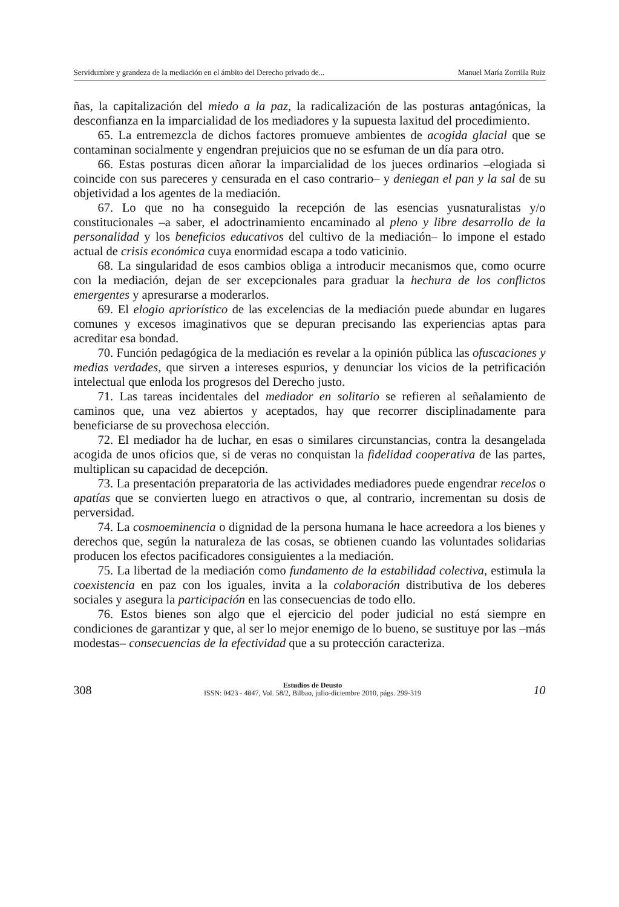Servidumbre y grandeza de la mediación en el ámbito del Derecho privado de... Manuel María Zorrilla Ruiz
ñas, la capitalización del miedo a la paz, la radicalización de las posturas antagónicas, la desconfianza en la imparcialidad de los mediadores y la supuesta laxitud del procedimiento.
65. La entremezcla de dichos factores promueve ambientes de acogida glacial que se contaminan socialmente y engendran prejuicios que no se esfuman de un día para otro.
66. Estas posturas dicen añorar la imparcialidad de los jueces ordinarios –elogiada si coincide con sus pareceres y censurada en el caso contrario– y deniegan el pan y la sal de su objetividad a los agentes de la mediación.
67. Lo que no ha conseguido la recepción de las esencias yusnaturalistas y/o constitucionales –a saber, el adoctrinamiento encaminado al pleno y libre desarrollo de la personalidad y los beneficios educativos del cultivo de la mediación– lo impone el estado actual de crisis económica cuya enormidad escapa a todo vaticinio.
68. La singularidad de esos cambios obliga a introducir mecanismos que, como ocurre con la mediación, dejan de ser excepcionales para graduar la hechura de los conflictos emergentes y apresurarse a moderarlos.
69. El elogio apriorístico de las excelencias de la mediación puede abundar en lugares comunes y excesos imaginativos que se depuran precisando las experiencias aptas para acreditar esa bondad.
70. Función pedagógica de la mediación es revelar a la opinión pública las ofuscaciones y medias verdades, que sirven a intereses espurios, y denunciar los vicios de la petrificación intelectual que enloda los progresos del Derecho justo.
71. Las tareas incidentales del mediador en solitario se refieren al señalamiento de caminos que, una vez abiertos y aceptados, hay que recorrer disciplinadamente para beneficiarse de su provechosa elección.
72. El mediador ha de luchar, en esas o similares circunstancias, contra la desangelada acogida de unos oficios que, si de veras no conquistan la fidelidad cooperativa de las partes, multiplican su capacidad de decepción.
73. La presentación preparatoria de las actividades mediadores puede engendrar recelos o apatías que se convierten luego en atractivos o que, al contrario, incrementan su dosis de perversidad.
74. La cosmoeminencia o dignidad de la persona humana le hace acreedora a los bienes y derechos que, según la naturaleza de las cosas, se obtienen cuando las voluntades solidarias producen los efectos pacificadores consiguientes a la mediación.
75. La libertad de la mediación como fundamento de la estabilidad colectiva, estimula la coexistencia en paz con los iguales, invita a la colaboración distributiva de los deberes sociales y asegura la participación en las consecuencias de todo ello.
76. Estos bienes son algo que el ejercicio del poder judicial no está siempre en condiciones de garantizar y que, al ser lo mejor enemigo de lo bueno, se sustituye por las –más modestas– consecuencias de la efectividad que a su protección caracteriza.
308 Estudios de Deusto
ISSN: 0423 - 4847, Vol. 58/2, Bilbao, julio-diciembre 2010, págs. 299-319 10